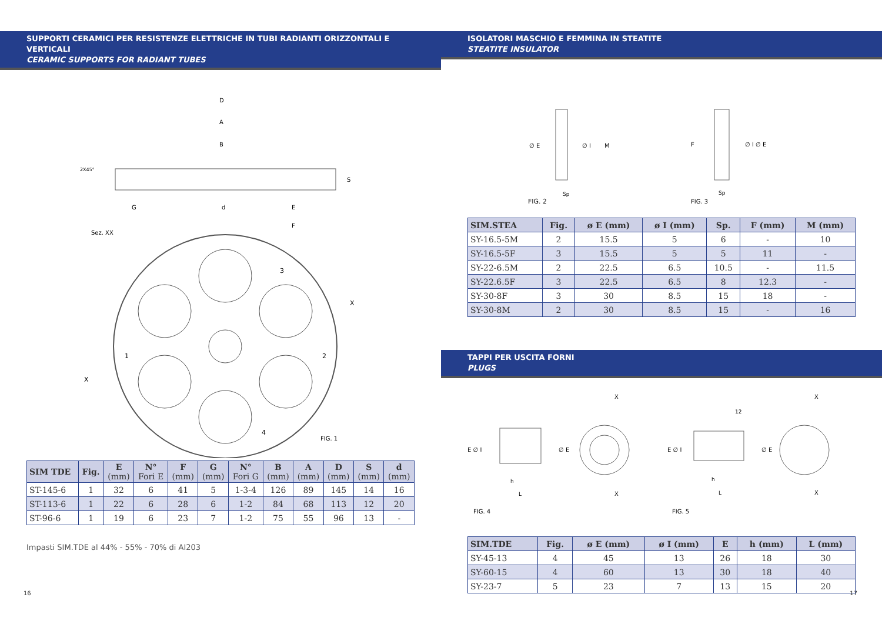SUPPORTI CERAMICI PER RESISTENZE ELETTRICHE IN TUBI RADIANTI ORIZZONTALI E VERTICALI
CERAMIC SUPPORTS FOR RADIANT TUBES
D
A
B
2X45°
S
G
d
E
F
Sez. XX
3
X
1
2
X
4
FIG. 1
| SIM TDE | Fig. | E (mm) | N° Fori E | F (mm) | G (mm) | N° Fori G | B (mm) | A (mm) | D (mm) | S (mm) | d (mm) |
| --- | --- | --- | --- | --- | --- | --- | --- | --- | --- | --- | --- |
| ST-145-6 | 1 | 32 | 6 | 41 | 5 | 1-3-4 | 126 | 89 | 145 | 14 | 16 |
| ST-113-6 | 1 | 22 | 6 | 28 | 6 | 1-2 | 84 | 68 | 113 | 12 | 20 |
| ST-96-6 | 1 | 19 | 6 | 23 | 7 | 1-2 | 75 | 55 | 96 | 13 | - |
Impasti SIM.TDE al 44% - 55% - 70% di AI203
16
ISOLATORI MASCHIO E FEMMINA IN STEATITE
STEATITE INSULATOR
∅ E
∅ I
M
Sp
FIG. 2
F
∅ I ∅ E
Sp
FIG. 3
| SIM.STEA | Fig. | ø E (mm) | ø I (mm) | Sp. | F (mm) | M (mm) |
| --- | --- | --- | --- | --- | --- | --- |
| SY-16.5-5M | 2 | 15.5 | 5 | 6 | - | 10 |
| SY-16.5-5F | 3 | 15.5 | 5 | 5 | 11 | - |
| SY-22-6.5M | 2 | 22.5 | 6.5 | 10.5 | - | 11.5 |
| SY-22.6.5F | 3 | 22.5 | 6.5 | 8 | 12.3 | - |
| SY-30-8F | 3 | 30 | 8.5 | 15 | 18 | - |
| SY-30-8M | 2 | 30 | 8.5 | 15 | - | 16 |
TAPPI PER USCITA FORNI
PLUGS
X
E ∅ I
∅ E
h
L
X
FIG. 4
12
X
E ∅ I
∅ E
h
L
X
FIG. 5
| SIM.TDE | Fig. | ø E (mm) | ø I (mm) | E | h (mm) | L (mm) |
| --- | --- | --- | --- | --- | --- | --- |
| SY-45-13 | 4 | 45 | 13 | 26 | 18 | 30 |
| SY-60-15 | 4 | 60 | 13 | 30 | 18 | 40 |
| SY-23-7 | 5 | 23 | 7 | 13 | 15 | 20 |
17